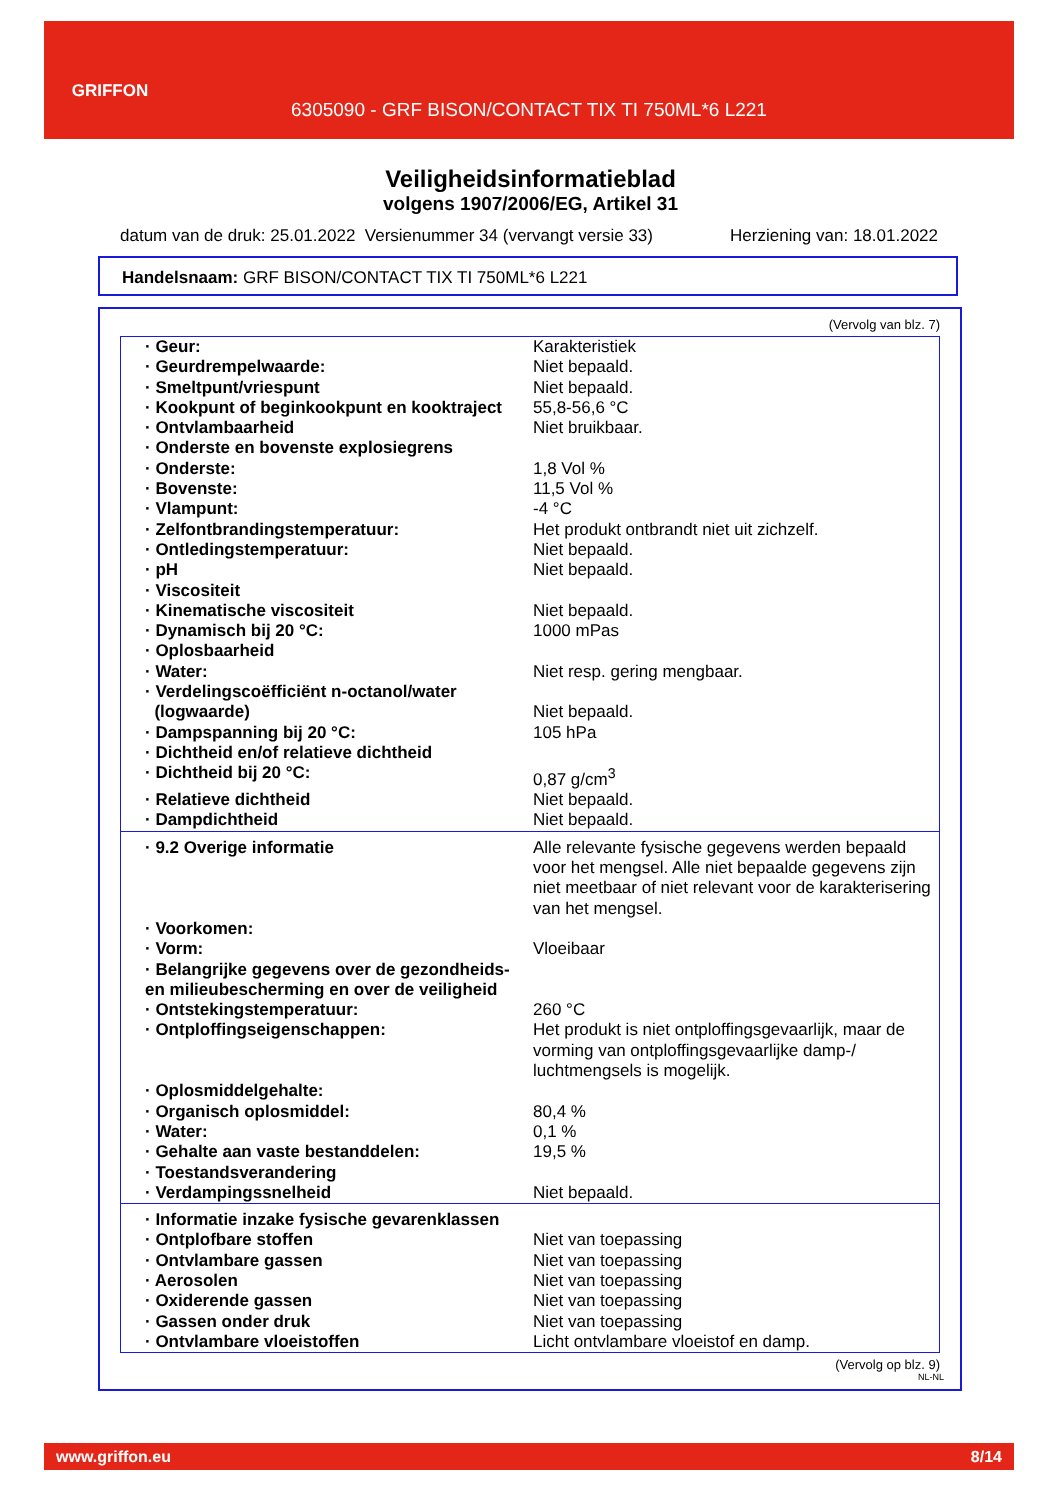GRIFFON
6305090 - GRF BISON/CONTACT TIX TI 750ML*6 L221
Veiligheidsinformatieblad
volgens 1907/2006/EG, Artikel 31
datum van de druk: 25.01.2022 Versienummer 34 (vervangt versie 33) Herziening van: 18.01.2022
Handelsnaam: GRF BISON/CONTACT TIX TI 750ML*6 L221
(Vervolg van blz. 7)
| · Geur: | Karakteristiek |
| · Geurdrempelwaarde: | Niet bepaald. |
| · Smeltpunt/vriespunt | Niet bepaald. |
| · Kookpunt of beginkookpunt en kooktraject | 55,8-56,6 °C |
| · Ontvlambaarheid | Niet bruikbaar. |
| · Onderste en bovenste explosiegrens | |
| · Onderste: | 1,8 Vol % |
| · Bovenste: | 11,5 Vol % |
| · Vlampunt: | -4 °C |
| · Zelfontbrandingstemperatuur: | Het produkt ontbrandt niet uit zichzelf. |
| · Ontledingstemperatuur: | Niet bepaald. |
| · pH | Niet bepaald. |
| · Viscositeit | |
| · Kinematische viscositeit | Niet bepaald. |
| · Dynamisch bij 20 °C: | 1000 mPas |
| · Oplosbaarheid | |
| · Water: | Niet resp. gering mengbaar. |
| · Verdelingscoëfficiënt n-octanol/water (logwaarde) | Niet bepaald. |
| · Dampspanning bij 20 °C: | 105 hPa |
| · Dichtheid en/of relatieve dichtheid | |
| · Dichtheid bij 20 °C: | 0,87 g/cm<sup>3</sup> |
| · Relatieve dichtheid | Niet bepaald. |
| · Dampdichtheid | Niet bepaald. |
| · 9.2 Overige informatie | Alle relevante fysische gegevens werden bepaald voor het mengsel. Alle niet bepaalde gegevens zijn niet meetbaar of niet relevant voor de karakterisering van het mengsel. |
| · Voorkomen: | |
| · Vorm: | Vloeibaar |
| · Belangrijke gegevens over de gezondheids- en milieubescherming en over de veiligheid | |
| · Ontstekingstemperatuur: | 260 °C |
| · Ontploffingseigenschappen: | Het produkt is niet ontploffingsgevaarlijk, maar de vorming van ontploffingsgevaarlijke damp-/ luchtmengsels is mogelijk. |
| · Oplosmiddelgehalte: | |
| · Organisch oplosmiddel: | 80,4 % |
| · Water: | 0,1 % |
| · Gehalte aan vaste bestanddelen: | 19,5 % |
| · Toestandsverandering | |
| · Verdampingssnelheid | Niet bepaald. |
| · Informatie inzake fysische gevarenklassen | |
| · Ontplofbare stoffen | Niet van toepassing |
| · Ontvlambare gassen | Niet van toepassing |
| · Aerosolen | Niet van toepassing |
| · Oxiderende gassen | Niet van toepassing |
| · Gassen onder druk | Niet van toepassing |
| · Ontvlambare vloeistoffen | Licht ontvlambare vloeistof en damp. |
(Vervolg op blz. 9)
NL-NL
www.griffon.eu 8/14